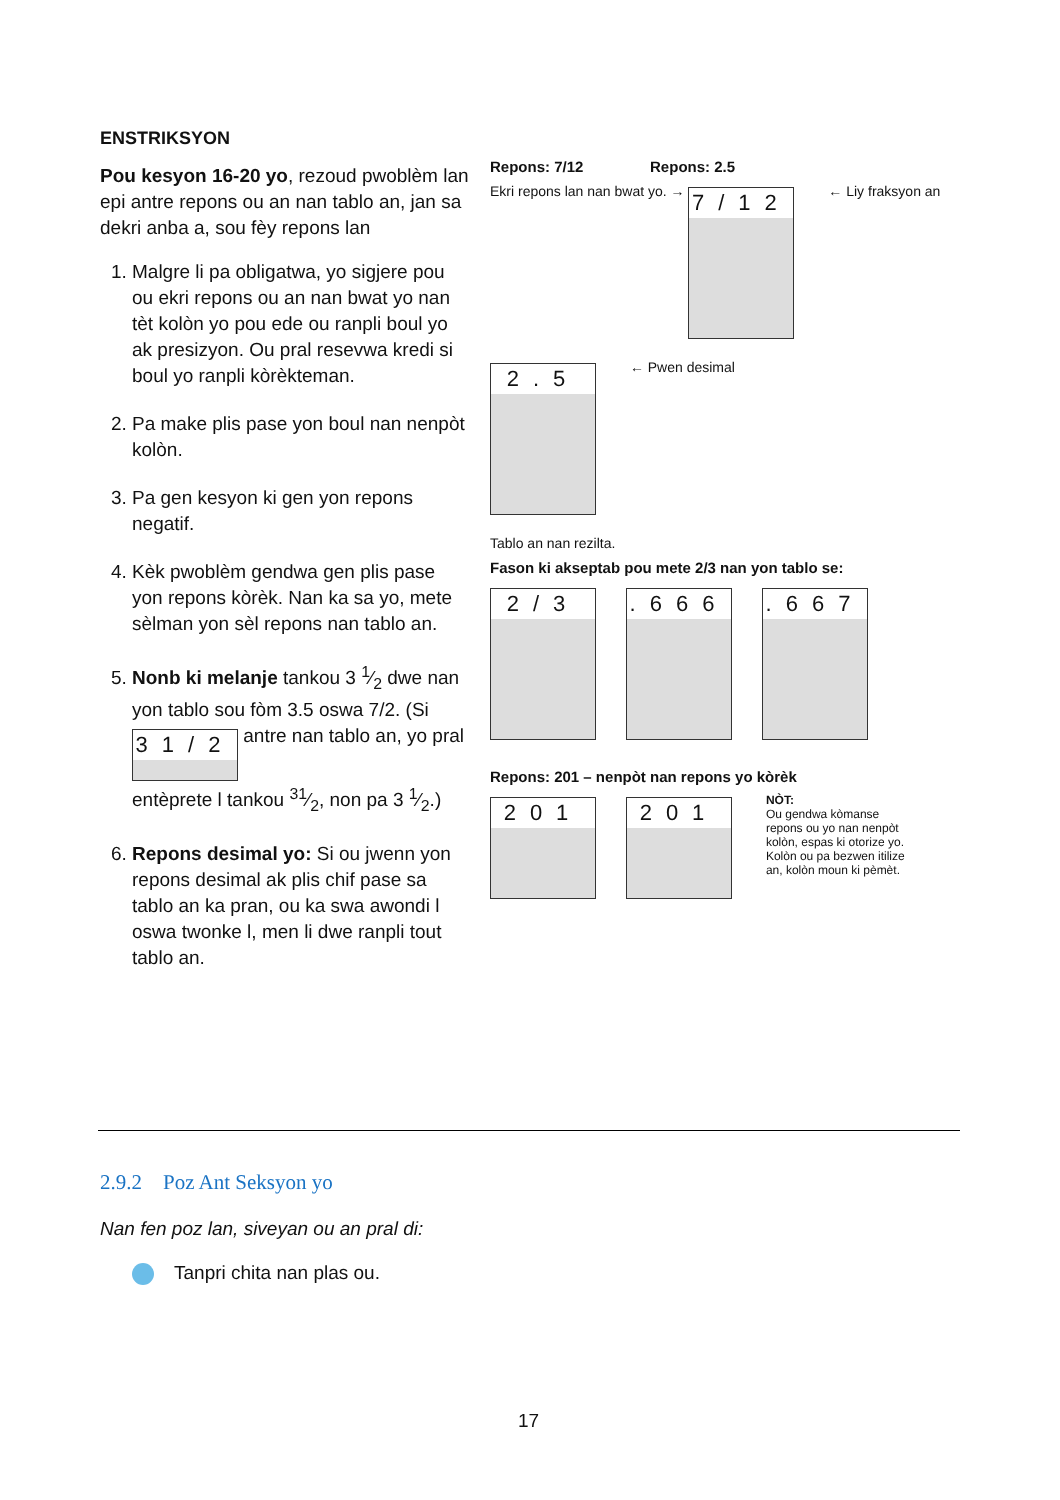ENSTRIKSYON
Pou kesyon 16-20 yo, rezoud pwoblèm lan epi antre repons ou an nan tablo an, jan sa dekri anba a, sou fèy repons lan
1. Malgre li pa obligatwa, yo sigjere pou ou ekri repons ou an nan bwat yo nan tèt kolòn yo pou ede ou ranpli boul yo ak presizyon. Ou pral resevwa kredi si boul yo ranpli kòrèkteman.
2. Pa make plis pase yon boul nan nenpòt kolòn.
3. Pa gen kesyon ki gen yon repons negatif.
4. Kèk pwoblèm gendwa gen plis pase yon repons kòrèk. Nan ka sa yo, mete sèlman yon sèl repons nan tablo an.
5. Nonb ki melanje tankou 3 1⁄2 dwe nan yon tablo sou fòm 3.5 oswa 7/2. (Si 31/2 antre nan tablo an, yo pral entèprete l tankou 31⁄2, non pa 3 1⁄2.)
6. Repons desimal yo: Si ou jwenn yon repons desimal ak plis chif pase sa tablo an ka pran, ou ka swa awondi l oswa twonke l, men li dwe ranpli tout tablo an.
Repons: 7/12 Repons: 2.5
Ekri repons lan nan bwat yo. → 7/12 ← Liy fraksyon an 2.5 ← Pwen desimal
Tablo an nan rezilta.
Fason ki akseptab pou mete 2/3 nan yon tablo se:
2/3.666.667
Repons: 201 – nenpòt nan repons yo kòrèk
201 201 NÒT:
Ou gendwa kòmanse repons ou yo nan nenpòt kolòn, espas ki otorize yo. Kolòn ou pa bezwen itilize an, kolòn moun ki pèmèt.
2.9.2 Poz Ant Seksyon yo
Nan fen poz lan, siveyan ou an pral di:
Tanpri chita nan plas ou.
17